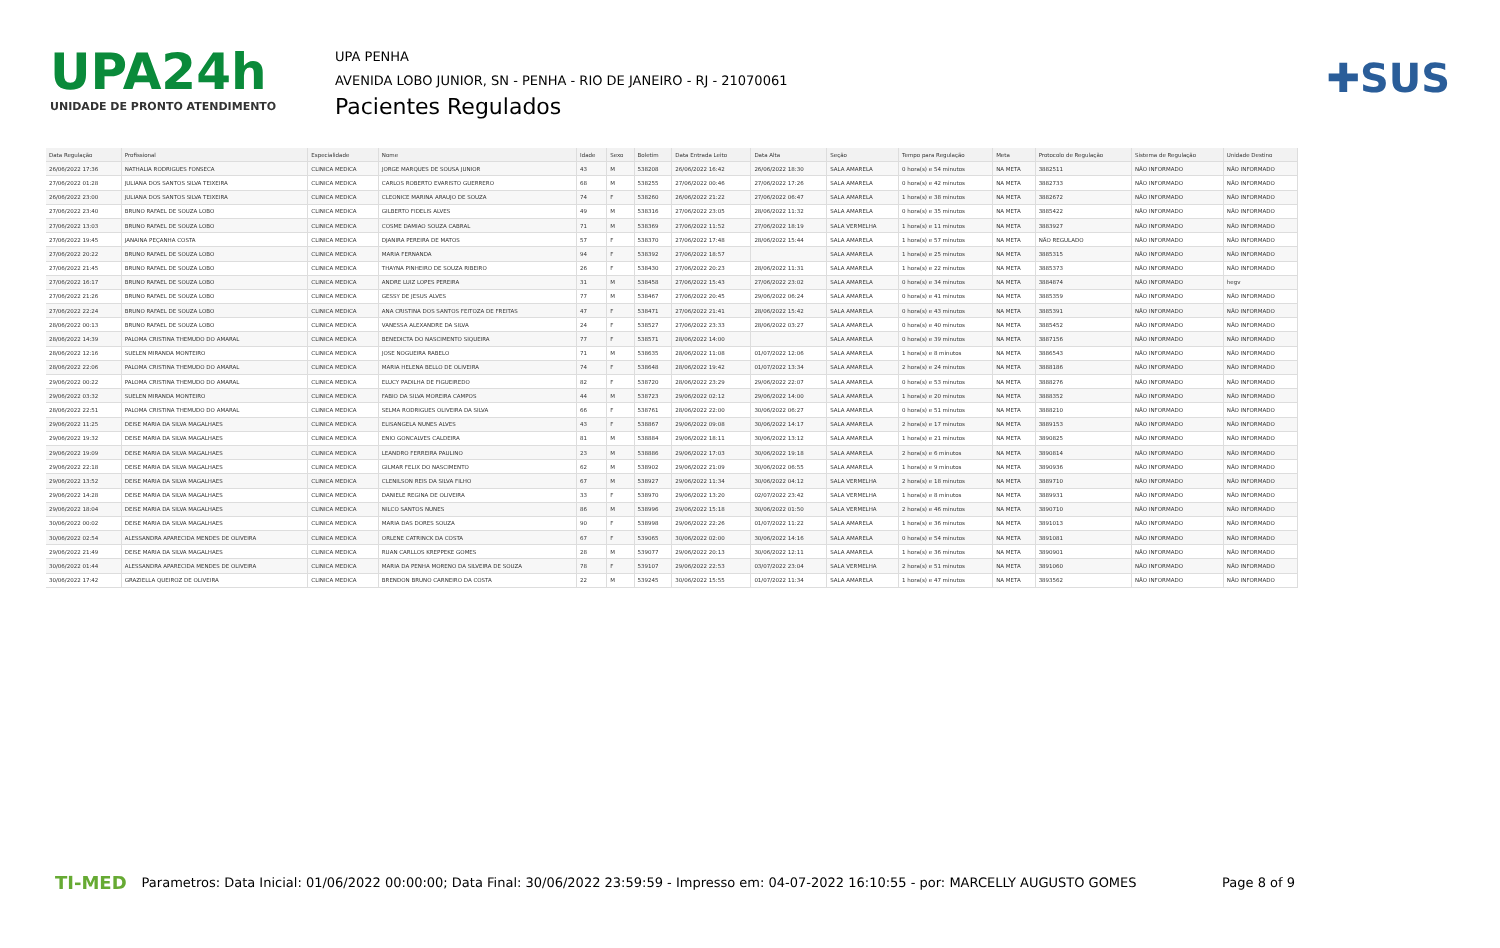UPA24h
UNIDADE DE PRONTO ATENDIMENTO
UPA PENHA
AVENIDA LOBO JUNIOR, SN - PENHA - RIO DE JANEIRO - RJ - 21070061
Pacientes Regulados
✚SUS
| Data Regulação | Profissional | Especialidade | Nome | Idade | Sexo | Boletim | Data Entrada Leito | Data Alta | Seção | Tempo para Regulação | Meta | Protocolo de Regulação | Sistema de Regulação | Unidade Destino |
| --- | --- | --- | --- | --- | --- | --- | --- | --- | --- | --- | --- | --- | --- | --- |
| 26/06/2022 17:36 | NATHALIA RODRIGUES FONSECA | CLINICA MEDICA | JORGE MARQUES DE SOUSA JUNIOR | 43 | M | 538208 | 26/06/2022 16:42 | 26/06/2022 18:30 | SALA AMARELA | 0 hora(s) e 54 minutos | NA META | 3882511 | NÃO INFORMADO | NÃO INFORMADO |
| 27/06/2022 01:28 | JULIANA DOS SANTOS SILVA TEIXEIRA | CLINICA MEDICA | CARLOS ROBERTO EVARISTO GUERRERO | 68 | M | 538255 | 27/06/2022 00:46 | 27/06/2022 17:26 | SALA AMARELA | 0 hora(s) e 42 minutos | NA META | 3882733 | NÃO INFORMADO | NÃO INFORMADO |
| 26/06/2022 23:00 | JULIANA DOS SANTOS SILVA TEIXEIRA | CLINICA MEDICA | CLEONICE MARINA ARAUJO DE SOUZA | 74 | F | 538260 | 26/06/2022 21:22 | 27/06/2022 06:47 | SALA AMARELA | 1 hora(s) e 38 minutos | NA META | 3882672 | NÃO INFORMADO | NÃO INFORMADO |
| 27/06/2022 23:40 | BRUNO RAFAEL DE SOUZA LOBO | CLINICA MEDICA | GILBERTO FIDELIS ALVES | 49 | M | 538316 | 27/06/2022 23:05 | 28/06/2022 11:32 | SALA AMARELA | 0 hora(s) e 35 minutos | NA META | 3885422 | NÃO INFORMADO | NÃO INFORMADO |
| 27/06/2022 13:03 | BRUNO RAFAEL DE SOUZA LOBO | CLINICA MEDICA | COSME DAMIAO SOUZA CABRAL | 71 | M | 538369 | 27/06/2022 11:52 | 27/06/2022 18:19 | SALA VERMELHA | 1 hora(s) e 11 minutos | NA META | 3883927 | NÃO INFORMADO | NÃO INFORMADO |
| 27/06/2022 19:45 | JANAINA PEÇANHA COSTA | CLINICA MEDICA | DJANIRA PEREIRA DE MATOS | 57 | F | 538370 | 27/06/2022 17:48 | 28/06/2022 15:44 | SALA AMARELA | 1 hora(s) e 57 minutos | NA META | NÃO REGULADO | NÃO INFORMADO | NÃO INFORMADO |
| 27/06/2022 20:22 | BRUNO RAFAEL DE SOUZA LOBO | CLINICA MEDICA | MARIA FERNANDA | 94 | F | 538392 | 27/06/2022 18:57 | | SALA AMARELA | 1 hora(s) e 25 minutos | NA META | 3885315 | NÃO INFORMADO | NÃO INFORMADO |
| 27/06/2022 21:45 | BRUNO RAFAEL DE SOUZA LOBO | CLINICA MEDICA | THAYNA PINHEIRO DE SOUZA RIBEIRO | 26 | F | 538430 | 27/06/2022 20:23 | 28/06/2022 11:31 | SALA AMARELA | 1 hora(s) e 22 minutos | NA META | 3885373 | NÃO INFORMADO | NÃO INFORMADO |
| 27/06/2022 16:17 | BRUNO RAFAEL DE SOUZA LOBO | CLINICA MEDICA | ANDRE LUIZ LOPES PEREIRA | 31 | M | 538458 | 27/06/2022 15:43 | 27/06/2022 23:02 | SALA AMARELA | 0 hora(s) e 34 minutos | NA META | 3884874 | NÃO INFORMADO | hegv |
| 27/06/2022 21:26 | BRUNO RAFAEL DE SOUZA LOBO | CLINICA MEDICA | GESSY DE JESUS ALVES | 77 | M | 538467 | 27/06/2022 20:45 | 29/06/2022 06:24 | SALA AMARELA | 0 hora(s) e 41 minutos | NA META | 3885359 | NÃO INFORMADO | NÃO INFORMADO |
| 27/06/2022 22:24 | BRUNO RAFAEL DE SOUZA LOBO | CLINICA MEDICA | ANA CRISTINA DOS SANTOS FEITOZA DE FREITAS | 47 | F | 538471 | 27/06/2022 21:41 | 28/06/2022 15:42 | SALA AMARELA | 0 hora(s) e 43 minutos | NA META | 3885391 | NÃO INFORMADO | NÃO INFORMADO |
| 28/06/2022 00:13 | BRUNO RAFAEL DE SOUZA LOBO | CLINICA MEDICA | VANESSA ALEXANDRE DA SILVA | 24 | F | 538527 | 27/06/2022 23:33 | 28/06/2022 03:27 | SALA AMARELA | 0 hora(s) e 40 minutos | NA META | 3885452 | NÃO INFORMADO | NÃO INFORMADO |
| 28/06/2022 14:39 | PALOMA CRISTINA THEMUDO DO AMARAL | CLINICA MEDICA | BENEDICTA DO NASCIMENTO SIQUEIRA | 77 | F | 538571 | 28/06/2022 14:00 | | SALA AMARELA | 0 hora(s) e 39 minutos | NA META | 3887156 | NÃO INFORMADO | NÃO INFORMADO |
| 28/06/2022 12:16 | SUELEN MIRANDA MONTEIRO | CLINICA MEDICA | JOSE NOGUEIRA RABELO | 71 | M | 538635 | 28/06/2022 11:08 | 01/07/2022 12:06 | SALA AMARELA | 1 hora(s) e 8 minutos | NA META | 3886543 | NÃO INFORMADO | NÃO INFORMADO |
| 28/06/2022 22:06 | PALOMA CRISTINA THEMUDO DO AMARAL | CLINICA MEDICA | MARIA HELENA BELLO DE OLIVEIRA | 74 | F | 538648 | 28/06/2022 19:42 | 01/07/2022 13:34 | SALA AMARELA | 2 hora(s) e 24 minutos | NA META | 3888186 | NÃO INFORMADO | NÃO INFORMADO |
| 29/06/2022 00:22 | PALOMA CRISTINA THEMUDO DO AMARAL | CLINICA MEDICA | ELUCY PADILHA DE FIGUEIREDO | 82 | F | 538720 | 28/06/2022 23:29 | 29/06/2022 22:07 | SALA AMARELA | 0 hora(s) e 53 minutos | NA META | 3888276 | NÃO INFORMADO | NÃO INFORMADO |
| 29/06/2022 03:32 | SUELEN MIRANDA MONTEIRO | CLINICA MEDICA | FABIO DA SILVA MOREIRA CAMPOS | 44 | M | 538723 | 29/06/2022 02:12 | 29/06/2022 14:00 | SALA AMARELA | 1 hora(s) e 20 minutos | NA META | 3888352 | NÃO INFORMADO | NÃO INFORMADO |
| 28/06/2022 22:51 | PALOMA CRISTINA THEMUDO DO AMARAL | CLINICA MEDICA | SELMA RODRIGUES OLIVEIRA DA SILVA | 66 | F | 538761 | 28/06/2022 22:00 | 30/06/2022 06:27 | SALA AMARELA | 0 hora(s) e 51 minutos | NA META | 3888210 | NÃO INFORMADO | NÃO INFORMADO |
| 29/06/2022 11:25 | DEISE MARIA DA SILVA MAGALHAES | CLINICA MEDICA | ELISANGELA NUNES ALVES | 43 | F | 538867 | 29/06/2022 09:08 | 30/06/2022 14:17 | SALA AMARELA | 2 hora(s) e 17 minutos | NA META | 3889153 | NÃO INFORMADO | NÃO INFORMADO |
| 29/06/2022 19:32 | DEISE MARIA DA SILVA MAGALHAES | CLINICA MEDICA | ENIO GONCALVES CALDEIRA | 81 | M | 538884 | 29/06/2022 18:11 | 30/06/2022 13:12 | SALA AMARELA | 1 hora(s) e 21 minutos | NA META | 3890825 | NÃO INFORMADO | NÃO INFORMADO |
| 29/06/2022 19:09 | DEISE MARIA DA SILVA MAGALHAES | CLINICA MEDICA | LEANDRO FERREIRA PAULINO | 23 | M | 538886 | 29/06/2022 17:03 | 30/06/2022 19:18 | SALA AMARELA | 2 hora(s) e 6 minutos | NA META | 3890814 | NÃO INFORMADO | NÃO INFORMADO |
| 29/06/2022 22:18 | DEISE MARIA DA SILVA MAGALHAES | CLINICA MEDICA | GILMAR FELIX DO NASCIMENTO | 62 | M | 538902 | 29/06/2022 21:09 | 30/06/2022 06:55 | SALA AMARELA | 1 hora(s) e 9 minutos | NA META | 3890936 | NÃO INFORMADO | NÃO INFORMADO |
| 29/06/2022 13:52 | DEISE MARIA DA SILVA MAGALHAES | CLINICA MEDICA | CLENILSON REIS DA SILVA FILHO | 67 | M | 538927 | 29/06/2022 11:34 | 30/06/2022 04:12 | SALA VERMELHA | 2 hora(s) e 18 minutos | NA META | 3889710 | NÃO INFORMADO | NÃO INFORMADO |
| 29/06/2022 14:28 | DEISE MARIA DA SILVA MAGALHAES | CLINICA MEDICA | DANIELE REGINA DE OLIVEIRA | 33 | F | 538970 | 29/06/2022 13:20 | 02/07/2022 23:42 | SALA VERMELHA | 1 hora(s) e 8 minutos | NA META | 3889931 | NÃO INFORMADO | NÃO INFORMADO |
| 29/06/2022 18:04 | DEISE MARIA DA SILVA MAGALHAES | CLINICA MEDICA | NILCO SANTOS NUNES | 86 | M | 538996 | 29/06/2022 15:18 | 30/06/2022 01:50 | SALA VERMELHA | 2 hora(s) e 46 minutos | NA META | 3890710 | NÃO INFORMADO | NÃO INFORMADO |
| 30/06/2022 00:02 | DEISE MARIA DA SILVA MAGALHAES | CLINICA MEDICA | MARIA DAS DORES SOUZA | 90 | F | 538998 | 29/06/2022 22:26 | 01/07/2022 11:22 | SALA AMARELA | 1 hora(s) e 36 minutos | NA META | 3891013 | NÃO INFORMADO | NÃO INFORMADO |
| 30/06/2022 02:54 | ALESSANDRA APARECIDA MENDES DE OLIVEIRA | CLINICA MEDICA | ORLENE CATRINCK DA COSTA | 67 | F | 539065 | 30/06/2022 02:00 | 30/06/2022 14:16 | SALA AMARELA | 0 hora(s) e 54 minutos | NA META | 3891081 | NÃO INFORMADO | NÃO INFORMADO |
| 29/06/2022 21:49 | DEISE MARIA DA SILVA MAGALHAES | CLINICA MEDICA | RUAN CARLLOS KREPPEKE GOMES | 28 | M | 539077 | 29/06/2022 20:13 | 30/06/2022 12:11 | SALA AMARELA | 1 hora(s) e 36 minutos | NA META | 3890901 | NÃO INFORMADO | NÃO INFORMADO |
| 30/06/2022 01:44 | ALESSANDRA APARECIDA MENDES DE OLIVEIRA | CLINICA MEDICA | MARIA DA PENHA MORENO DA SILVEIRA DE SOUZA | 78 | F | 539107 | 29/06/2022 22:53 | 03/07/2022 23:04 | SALA VERMELHA | 2 hora(s) e 51 minutos | NA META | 3891060 | NÃO INFORMADO | NÃO INFORMADO |
| 30/06/2022 17:42 | GRAZIELLA QUEIROZ DE OLIVEIRA | CLINICA MEDICA | BRENDON BRUNO CARNEIRO DA COSTA | 22 | M | 539245 | 30/06/2022 15:55 | 01/07/2022 11:34 | SALA AMARELA | 1 hora(s) e 47 minutos | NA META | 3893562 | NÃO INFORMADO | NÃO INFORMADO |
TI-MED Parametros: Data Inicial: 01/06/2022 00:00:00; Data Final: 30/06/2022 23:59:59 - Impresso em: 04-07-2022 16:10:55 - por: MARCELLY AUGUSTO GOMES Page 8 of 9